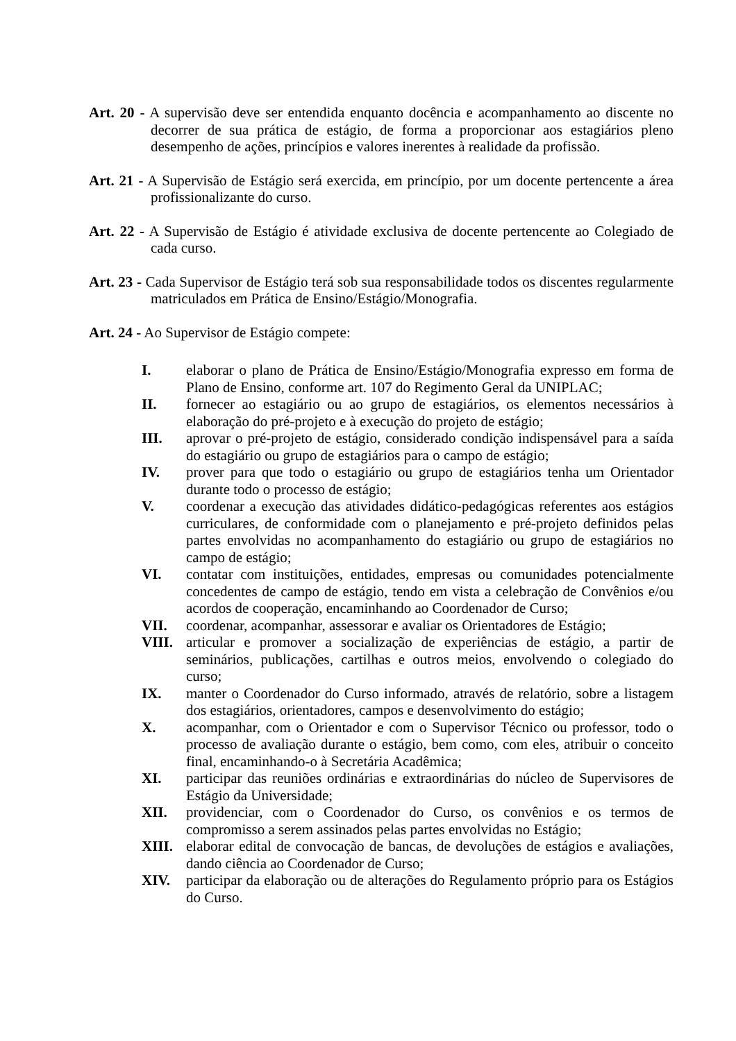Art. 20 - A supervisão deve ser entendida enquanto docência e acompanhamento ao discente no decorrer de sua prática de estágio, de forma a proporcionar aos estagiários pleno desempenho de ações, princípios e valores inerentes à realidade da profissão.
Art. 21 - A Supervisão de Estágio será exercida, em princípio, por um docente pertencente a área profissionalizante do curso.
Art. 22 - A Supervisão de Estágio é atividade exclusiva de docente pertencente ao Colegiado de cada curso.
Art. 23 - Cada Supervisor de Estágio terá sob sua responsabilidade todos os discentes regularmente matriculados em Prática de Ensino/Estágio/Monografia.
Art. 24 - Ao Supervisor de Estágio compete:
I. elaborar o plano de Prática de Ensino/Estágio/Monografia expresso em forma de Plano de Ensino, conforme art. 107 do Regimento Geral da UNIPLAC;
II. fornecer ao estagiário ou ao grupo de estagiários, os elementos necessários à elaboração do pré-projeto e à execução do projeto de estágio;
III. aprovar o pré-projeto de estágio, considerado condição indispensável para a saída do estagiário ou grupo de estagiários para o campo de estágio;
IV. prover para que todo o estagiário ou grupo de estagiários tenha um Orientador durante todo o processo de estágio;
V. coordenar a execução das atividades didático-pedagógicas referentes aos estágios curriculares, de conformidade com o planejamento e pré-projeto definidos pelas partes envolvidas no acompanhamento do estagiário ou grupo de estagiários no campo de estágio;
VI. contatar com instituições, entidades, empresas ou comunidades potencialmente concedentes de campo de estágio, tendo em vista a celebração de Convênios e/ou acordos de cooperação, encaminhando ao Coordenador de Curso;
VII. coordenar, acompanhar, assessorar e avaliar os Orientadores de Estágio;
VIII. articular e promover a socialização de experiências de estágio, a partir de seminários, publicações, cartilhas e outros meios, envolvendo o colegiado do curso;
IX. manter o Coordenador do Curso informado, através de relatório, sobre a listagem dos estagiários, orientadores, campos e desenvolvimento do estágio;
X. acompanhar, com o Orientador e com o Supervisor Técnico ou professor, todo o processo de avaliação durante o estágio, bem como, com eles, atribuir o conceito final, encaminhando-o à Secretária Acadêmica;
XI. participar das reuniões ordinárias e extraordinárias do núcleo de Supervisores de Estágio da Universidade;
XII. providenciar, com o Coordenador do Curso, os convênios e os termos de compromisso a serem assinados pelas partes envolvidas no Estágio;
XIII. elaborar edital de convocação de bancas, de devoluções de estágios e avaliações, dando ciência ao Coordenador de Curso;
XIV. participar da elaboração ou de alterações do Regulamento próprio para os Estágios do Curso.